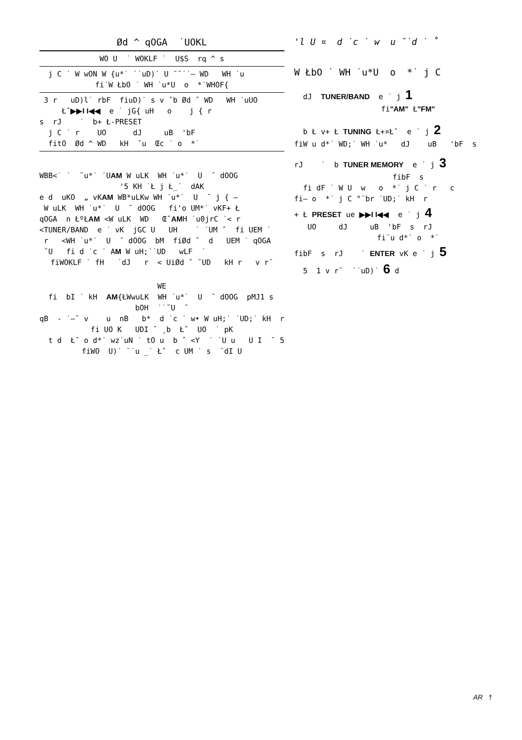Ød ^ qOGA ˙UOKL
WO U ˙ WOKLF ˙ U$S rq ^ s
j C ˙ W wON W {u*˙ ˙˙uD)˙ U ¯¯˙˙— WD WH ˙u
fi˙W ŁbO ˙ WH ˙u*U o *˙WHOF{
3 r uD)l˙ rbF fiuD)˙ s v ˆb Ød ˆ WD WH ˙uUO
Łˆ▶▶I I◀◀ e ˙ jG{ uH o j { r
s rJ ˙ b+ Ł-PRESET
j C ˙ r UO dJ uB 'bF
fitO Ød ^ WD kH ˘u Œc ˙ o *˙
WBB<˙ ˙ ˘u*˙ ˙UAM W uLK WH ˙u*˙ U ¯ dOOG
'5 KH ˙Ł j Ł_˙ dAK
e d uKO „ vKAM WB*uLKw WH ˙u*˙ U ¯ j { –
W uLK WH ˙u*˙ U ¯ dOOG fi'o UM*˙ vKF+ Ł
qOGA n ŁºŁAM <W uLK WD ŒˆAMH ˙u0jrC ˙< r
<TUNER/BAND e ˙ vK jGC U UH ˙ ˙UM ˆ fi UEM ˙
r <WH ˙u*˙ U ¯ dOOG bM fiØd ˆ d UEM ˙ qOGA
˘U fi d ˙c ˙ AM W uH;˙˙UD wLF ˙
fiWOKLF ˙ fH ˙dJ r < UiØd ˆ ˘UD kH r v r¯
WE
fi bI ˙ kH AM{ŁWwuLK WH ˙u*˙ U ¯ dOOG pMJ1 s
bOH ˙˙˘U ¯
qB - ˙—¯ v u nB b* d ˙c ˙ w• W uH;˙ ˙UD;˙ kH r
fi UO K UDI ¯ ¸b Łˆ UO ˙ pK
t d Łˆ o d*˙ wz˙uN ˙ tO u b ˆ <Y ˙ ˙U u U I ¯ 5
fiWO U)˙ ¨˙u _˙ Łˆ c UM ˙ s ¨dI U
'l U ¤ d ˙c ˙ w u ˘˙d ˙ ˚
W ŁbO ˙ WH ˙u*U o *˙ j C
dJ TUNER/BAND e ˙ j 1
fi"AM" Ł"FM"
b Ł v+ Ł TUNING Ł+¤Łˆ e ˙ j 2
fiW u d*˙ WD;˙ WH ˙u* dJ uB 'bF s
rJ ˙ b TUNER MEMORY e ˙ j 3
fibF s
fi dF ˙ W U w o *˙ j C ˙ r c
fi– o *˙ j C °¨br ˙UD;˙ kH r
+ Ł PRESET ue ▶▶I I◀◀ e ˙ j 4
UO dJ uB 'bF s rJ
fi¨u d*˙ o *˙
fibF s rJ ˙ ENTER vK e ˙ j 5
5 1 v r¯ ˙˙uD)˙ 6 d
AR †